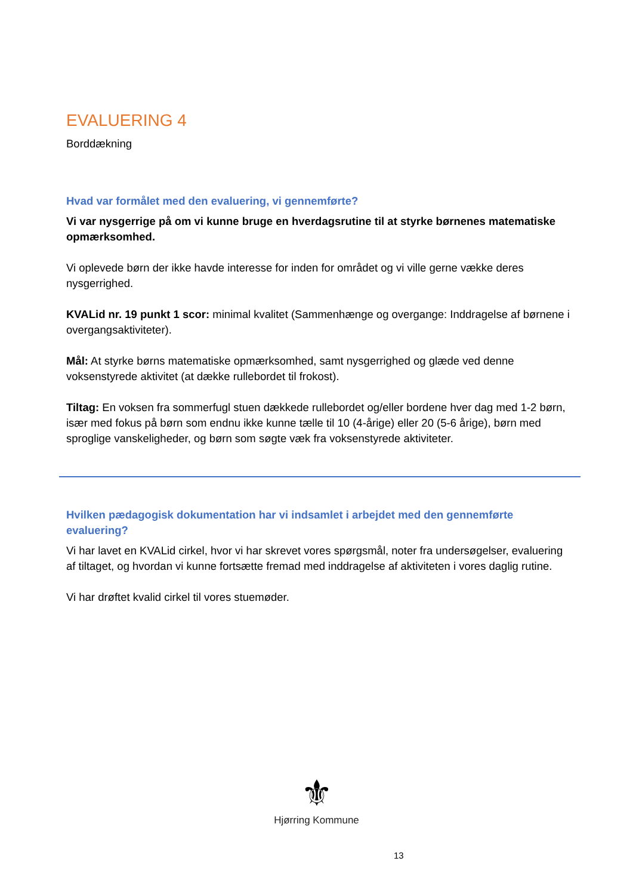EVALUERING 4
Borddækning
Hvad var formålet med den evaluering, vi gennemførte?
Vi var nysgerrige på om vi kunne bruge en hverdagsrutine til at styrke børnenes matematiske opmærksomhed.
Vi oplevede børn der ikke havde interesse for inden for området og vi ville gerne vække deres nysgerrighed.
KVALid nr. 19 punkt 1 scor: minimal kvalitet (Sammenhænge og overgange: Inddragelse af børnene i overgangsaktiviteter).
Mål: At styrke børns matematiske opmærksomhed, samt nysgerrighed og glæde ved denne voksenstyrede aktivitet (at dække rullebordet til frokost).
Tiltag: En voksen fra sommerfugl stuen dækkede rullebordet og/eller bordene hver dag med 1-2 børn, især med fokus på børn som endnu ikke kunne tælle til 10 (4-årige) eller 20 (5-6 årige), børn med sproglige vanskeligheder, og børn som søgte væk fra voksenstyrede aktiviteter.
Hvilken pædagogisk dokumentation har vi indsamlet i arbejdet med den gennemførte evaluering?
Vi har lavet en KVALid cirkel, hvor vi har skrevet vores spørgsmål, noter fra undersøgelser, evaluering af tiltaget, og hvordan vi kunne fortsætte fremad med inddragelse af aktiviteten i vores daglig rutine.
Vi har drøftet kvalid cirkel til vores stuemøder.
⚜
Hjørring Kommune
13